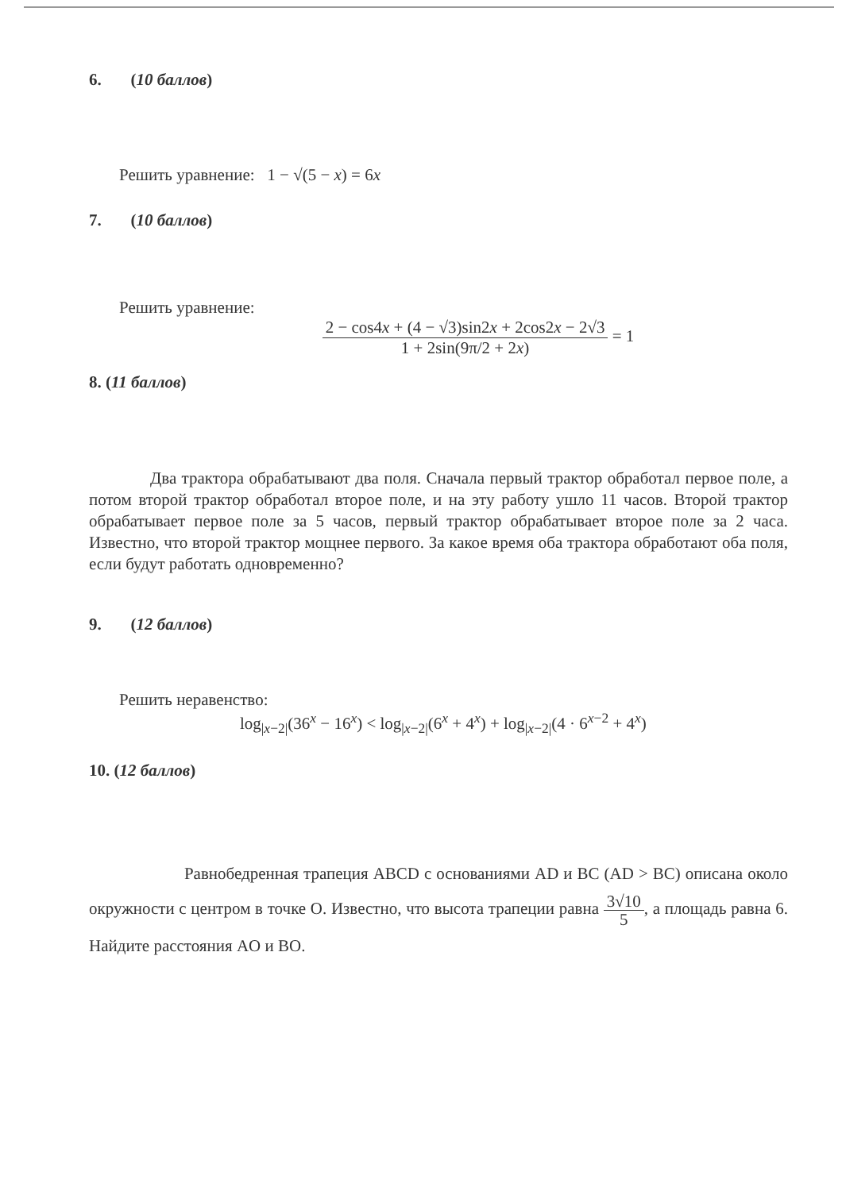6. (10 баллов)
Решить уравнение: 1 − √(5 − x) = 6x
7. (10 баллов)
Решить уравнение:
2 − cos4x + (4 − √3)sin2x + 2cos2x − 2√3 1 + 2sin(9π/2 + 2x) = 1
8. (11 баллов)
Два трактора обрабатывают два поля. Сначала первый трактор обработал первое поле, а потом второй трактор обработал второе поле, и на эту работу ушло 11 часов. Второй трактор обрабатывает первое поле за 5 часов, первый трактор обрабатывает второе поле за 2 часа. Известно, что второй трактор мощнее первого. За какое время оба трактора обработают оба поля, если будут работать одновременно?
9. (12 баллов)
Решить неравенство:
log<sub>|x−2|</sub>(36<sup>x</sup> − 16<sup>x</sup>) < log<sub>|x−2|</sub>(6<sup>x</sup> + 4<sup>x</sup>) + log<sub>|x−2|</sub>(4 · 6<sup>x−2</sup> + 4<sup>x</sup>)
10. (12 баллов)
Равнобедренная трапеция ABCD с основаниями AD и BC (AD > BC) описана около окружности с центром в точке O. Известно, что высота трапеции равна 3√10 5, а площадь равна 6. Найдите расстояния AO и BO.